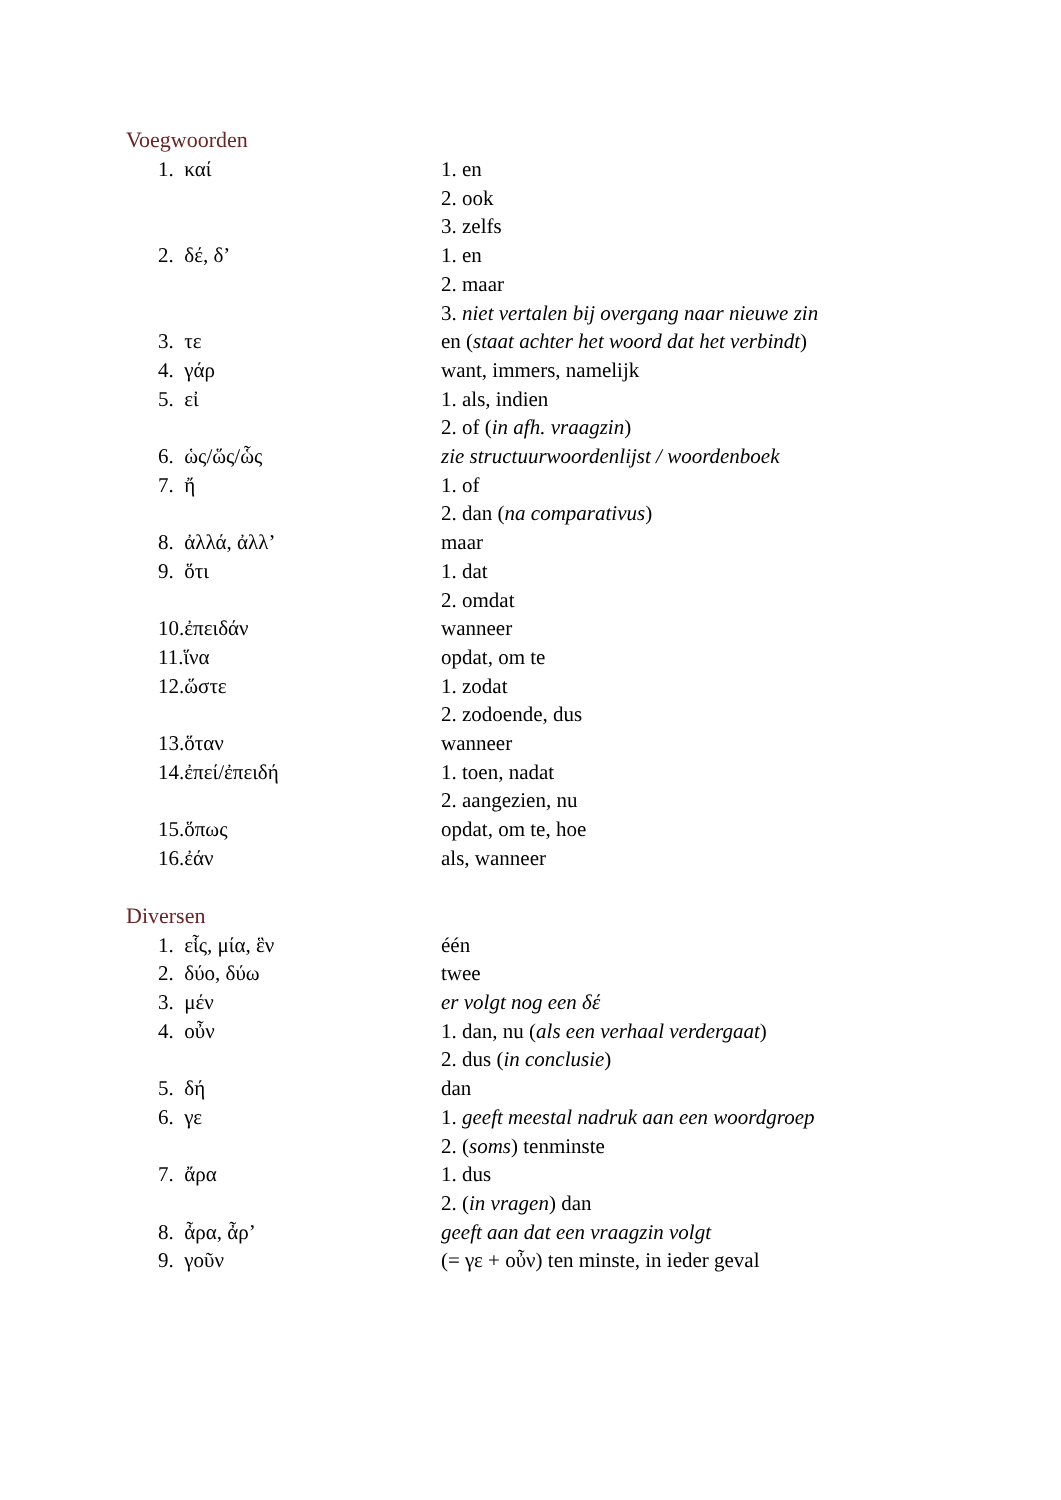Voegwoorden
| 1. καί | 1. en |
| | 2. ook |
| | 3. zelfs |
| 2. δέ, δ’ | 1. en |
| | 2. maar |
| | 3. niet vertalen bij overgang naar nieuwe zin |
| 3. τε | en ( staat achter het woord dat het verbindt ) |
| 4. γάρ | want, immers, namelijk |
| 5. εἰ | 1. als, indien |
| | 2. of ( in afh. vraagzin ) |
| 6. ὡς/ὥς/ὧς | zie structuurwoordenlijst / woordenboek |
| 7. ἤ | 1. of |
| | 2. dan ( na comparativus ) |
| 8. ἀλλά, ἀλλ’ | maar |
| 9. ὅτι | 1. dat |
| | 2. omdat |
| 10.ἐπειδάν | wanneer |
| 11.ἵνα | opdat, om te |
| 12.ὥστε | 1. zodat |
| | 2. zodoende, dus |
| 13.ὅταν | wanneer |
| 14.ἐπεί/ἐπειδή | 1. toen, nadat |
| | 2. aangezien, nu |
| 15.ὅπως | opdat, om te, hoe |
| 16.ἐάν | als, wanneer |
Diversen
| 1. εἷς, μία, ἓν | één |
| 2. δύο, δύω | twee |
| 3. μέν | er volgt nog een δέ |
| 4. οὖν | 1. dan, nu ( als een verhaal verdergaat ) |
| | 2. dus ( in conclusie ) |
| 5. δή | dan |
| 6. γε | 1. geeft meestal nadruk aan een woordgroep |
| | 2. ( soms ) tenminste |
| 7. ἄρα | 1. dus |
| | 2. ( in vragen ) dan |
| 8. ἆρα, ἆρ’ | geeft aan dat een vraagzin volgt |
| 9. γοῦν | (= γε + οὖν) ten minste, in ieder geval |